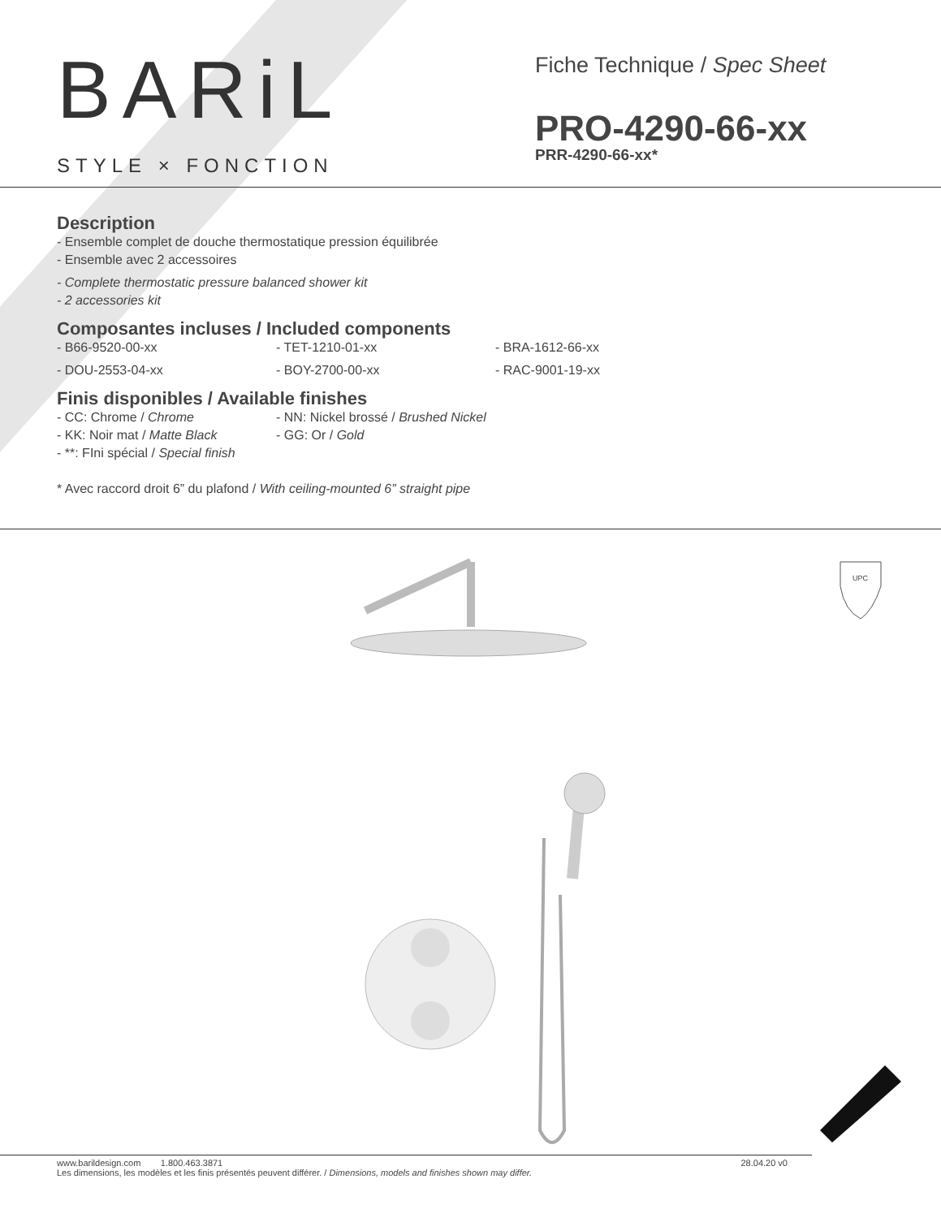BARiL
STYLE × FONCTION
Fiche Technique / Spec Sheet
PRO-4290-66-xx
PRR-4290-66-xx*
Description
- Ensemble complet de douche thermostatique pression équilibrée
- Ensemble avec 2 accessoires
- Complete thermostatic pressure balanced shower kit
- 2 accessories kit
Composantes incluses / Included components
- B66-9520-00-xx
- TET-1210-01-xx
- BRA-1612-66-xx
- DOU-2553-04-xx
- BOY-2700-00-xx
- RAC-9001-19-xx
Finis disponibles / Available finishes
- CC: Chrome / Chrome
- NN: Nickel brossé / Brushed Nickel
- KK: Noir mat / Matte Black
- GG: Or / Gold
- **: FIni spécial / Special finish
* Avec raccord droit 6” du plafond / With ceiling-mounted 6” straight pipe
UPC
www.barildesign.com 1.800.463.3871
Les dimensions, les modèles et les finis présentés peuvent différer. / Dimensions, models and finishes shown may differ.
28.04.20 v0